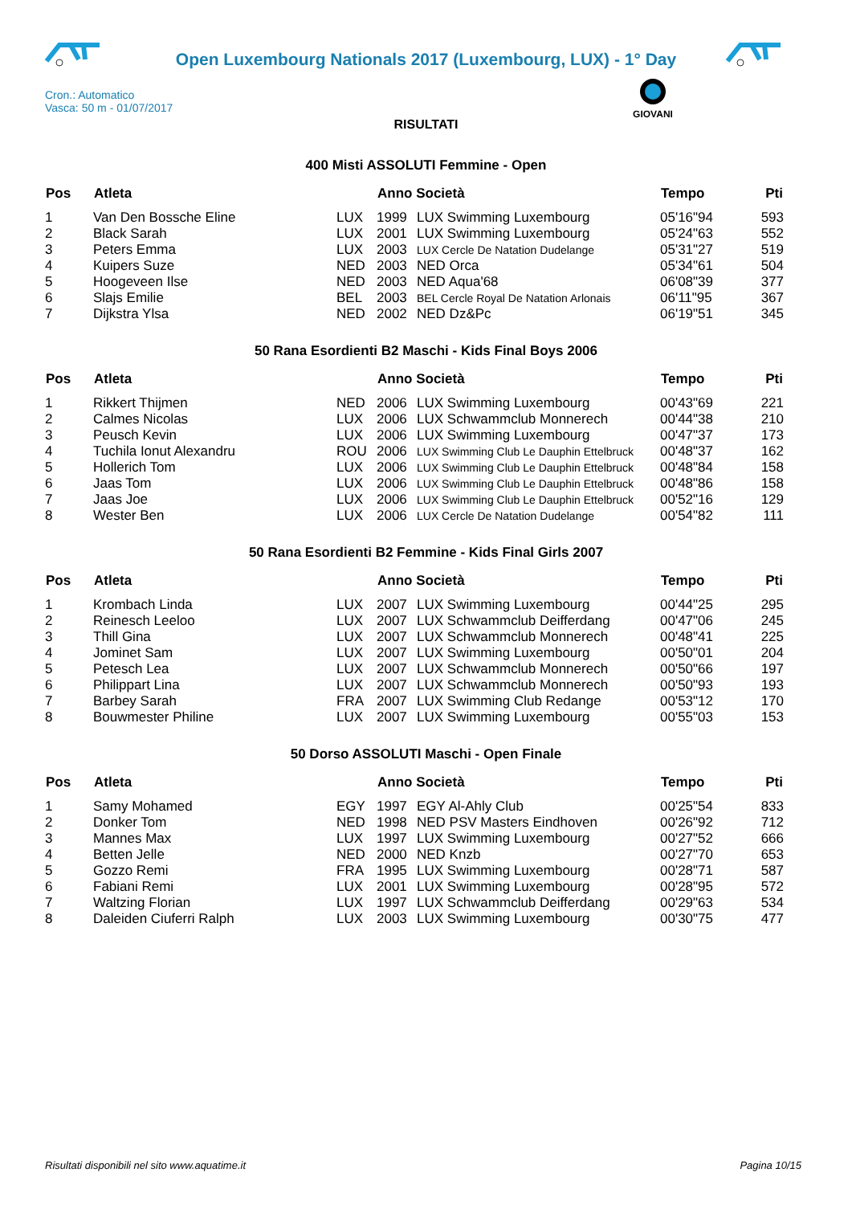Open Luxembourg Nationals 2017 (Luxembourg, LUX) - 1° Day
Cron.: Automatico
Vasca: 50 m - 01/07/2017
GIOVANI
RISULTATI
400 Misti ASSOLUTI Femmine - Open
| Pos | Atleta | | Anno Società | | Tempo | Pti |
| --- | --- | --- | --- | --- | --- | --- |
| 1 | Van Den Bossche Eline | LUX | 1999 | LUX Swimming Luxembourg | 05'16"94 | 593 |
| 2 | Black Sarah | LUX | 2001 | LUX Swimming Luxembourg | 05'24"63 | 552 |
| 3 | Peters Emma | LUX | 2003 | LUX Cercle De Natation Dudelange | 05'31"27 | 519 |
| 4 | Kuipers Suze | NED | 2003 | NED Orca | 05'34"61 | 504 |
| 5 | Hoogeveen Ilse | NED | 2003 | NED Aqua'68 | 06'08"39 | 377 |
| 6 | Slajs Emilie | BEL | 2003 | BEL Cercle Royal De Natation Arlonais | 06'11"95 | 367 |
| 7 | Dijkstra Ylsa | NED | 2002 | NED Dz&Pc | 06'19"51 | 345 |
50 Rana Esordienti B2 Maschi - Kids Final Boys 2006
| Pos | Atleta | | Anno Società | | Tempo | Pti |
| --- | --- | --- | --- | --- | --- | --- |
| 1 | Rikkert Thijmen | NED | 2006 | LUX Swimming Luxembourg | 00'43"69 | 221 |
| 2 | Calmes Nicolas | LUX | 2006 | LUX Schwammclub Monnerech | 00'44"38 | 210 |
| 3 | Peusch Kevin | LUX | 2006 | LUX Swimming Luxembourg | 00'47"37 | 173 |
| 4 | Tuchila Ionut Alexandru | ROU | 2006 | LUX Swimming Club Le Dauphin Ettelbruck | 00'48"37 | 162 |
| 5 | Hollerich Tom | LUX | 2006 | LUX Swimming Club Le Dauphin Ettelbruck | 00'48"84 | 158 |
| 6 | Jaas Tom | LUX | 2006 | LUX Swimming Club Le Dauphin Ettelbruck | 00'48"86 | 158 |
| 7 | Jaas Joe | LUX | 2006 | LUX Swimming Club Le Dauphin Ettelbruck | 00'52"16 | 129 |
| 8 | Wester Ben | LUX | 2006 | LUX Cercle De Natation Dudelange | 00'54"82 | 111 |
50 Rana Esordienti B2 Femmine - Kids Final Girls 2007
| Pos | Atleta | | Anno Società | | Tempo | Pti |
| --- | --- | --- | --- | --- | --- | --- |
| 1 | Krombach Linda | LUX | 2007 | LUX Swimming Luxembourg | 00'44"25 | 295 |
| 2 | Reinesch Leeloo | LUX | 2007 | LUX Schwammclub Deifferdang | 00'47"06 | 245 |
| 3 | Thill Gina | LUX | 2007 | LUX Schwammclub Monnerech | 00'48"41 | 225 |
| 4 | Jominet Sam | LUX | 2007 | LUX Swimming Luxembourg | 00'50"01 | 204 |
| 5 | Petesch Lea | LUX | 2007 | LUX Schwammclub Monnerech | 00'50"66 | 197 |
| 6 | Philippart Lina | LUX | 2007 | LUX Schwammclub Monnerech | 00'50"93 | 193 |
| 7 | Barbey Sarah | FRA | 2007 | LUX Swimming Club Redange | 00'53"12 | 170 |
| 8 | Bouwmester Philine | LUX | 2007 | LUX Swimming Luxembourg | 00'55"03 | 153 |
50 Dorso ASSOLUTI Maschi - Open Finale
| Pos | Atleta | | Anno Società | | Tempo | Pti |
| --- | --- | --- | --- | --- | --- | --- |
| 1 | Samy Mohamed | EGY | 1997 | EGY Al-Ahly Club | 00'25"54 | 833 |
| 2 | Donker Tom | NED | 1998 | NED PSV Masters Eindhoven | 00'26"92 | 712 |
| 3 | Mannes Max | LUX | 1997 | LUX Swimming Luxembourg | 00'27"52 | 666 |
| 4 | Betten Jelle | NED | 2000 | NED Knzb | 00'27"70 | 653 |
| 5 | Gozzo Remi | FRA | 1995 | LUX Swimming Luxembourg | 00'28"71 | 587 |
| 6 | Fabiani Remi | LUX | 2001 | LUX Swimming Luxembourg | 00'28"95 | 572 |
| 7 | Waltzing Florian | LUX | 1997 | LUX Schwammclub Deifferdang | 00'29"63 | 534 |
| 8 | Daleiden Ciuferri Ralph | LUX | 2003 | LUX Swimming Luxembourg | 00'30"75 | 477 |
Risultati disponibili nel sito www.aquatime.it Pagina 10/15